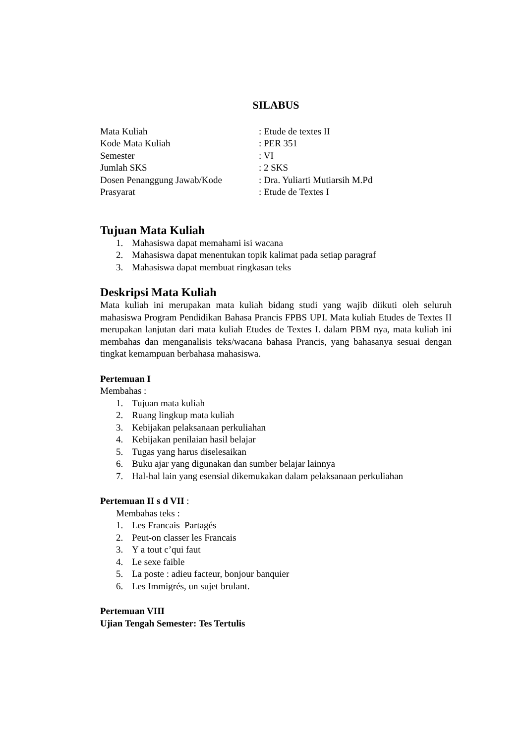SILABUS
| Mata Kuliah | : Etude de textes II |
| Kode Mata Kuliah | : PER 351 |
| Semester | : VI |
| Jumlah SKS | : 2 SKS |
| Dosen Penanggung Jawab/Kode | : Dra. Yuliarti Mutiarsih M.Pd |
| Prasyarat | : Etude de Textes I |
Tujuan Mata Kuliah
1. Mahasiswa dapat memahami isi wacana
2. Mahasiswa dapat menentukan topik kalimat pada setiap paragraf
3. Mahasiswa dapat membuat ringkasan teks
Deskripsi Mata Kuliah
Mata kuliah ini merupakan mata kuliah bidang studi yang wajib diikuti oleh seluruh mahasiswa Program Pendidikan Bahasa Prancis FPBS UPI. Mata kuliah Etudes de Textes II merupakan lanjutan dari mata kuliah Etudes de Textes I. dalam PBM nya, mata kuliah ini membahas dan menganalisis teks/wacana bahasa Prancis, yang bahasanya sesuai dengan tingkat kemampuan berbahasa mahasiswa.
Pertemuan I
Membahas :
1. Tujuan mata kuliah
2. Ruang lingkup mata kuliah
3. Kebijakan pelaksanaan perkuliahan
4. Kebijakan penilaian hasil belajar
5. Tugas yang harus diselesaikan
6. Buku ajar yang digunakan dan sumber belajar lainnya
7. Hal-hal lain yang esensial dikemukakan dalam pelaksanaan perkuliahan
Pertemuan II s d VII :
Membahas teks :
1. Les Francais Partagés
2. Peut-on classer les Francais
3. Y a tout c’qui faut
4. Le sexe faible
5. La poste : adieu facteur, bonjour banquier
6. Les Immigrés, un sujet brulant.
Pertemuan VIII
Ujian Tengah Semester: Tes Tertulis